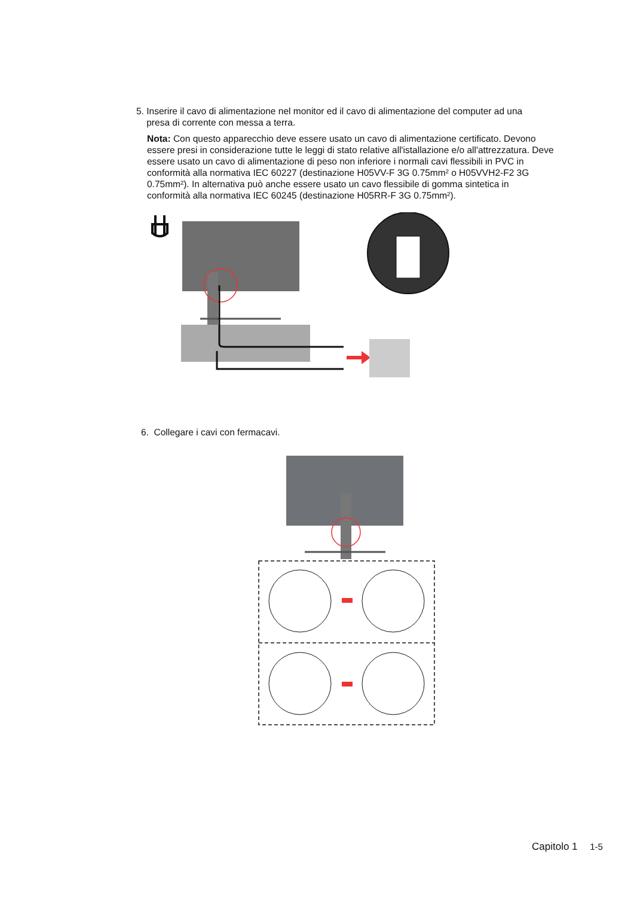5. Inserire il cavo di alimentazione nel monitor ed il cavo di alimentazione del computer ad una
presa di corrente con messa a terra.
Nota: Con questo apparecchio deve essere usato un cavo di alimentazione certificato. Devono essere presi in considerazione tutte le leggi di stato relative all'istallazione e/o all'attrezzatura. Deve essere usato un cavo di alimentazione di peso non inferiore i normali cavi flessibili in PVC in conformità alla normativa IEC 60227 (destinazione H05VV-F 3G 0.75mm² o H05VVH2-F2 3G 0.75mm²). In alternativa può anche essere usato un cavo flessibile di gomma sintetica in conformità alla normativa IEC 60245 (destinazione H05RR-F 3G 0.75mm²).
6. Collegare i cavi con fermacavi.
Capitolo 1 1-5